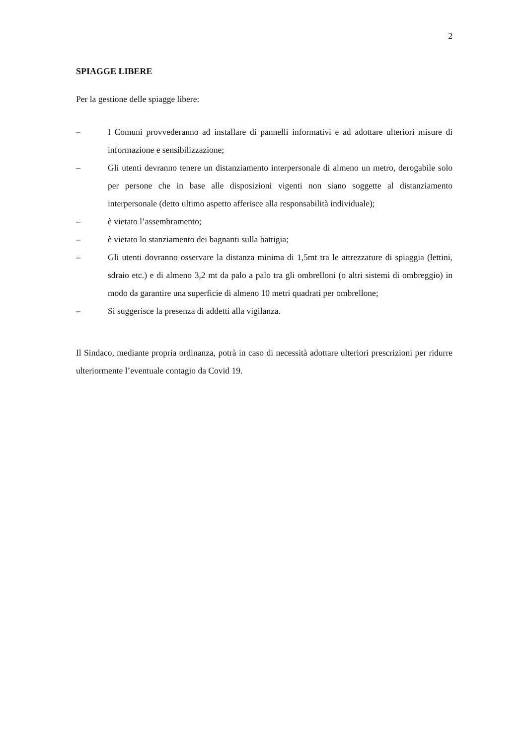2
SPIAGGE LIBERE
Per la gestione delle spiagge libere:
– I Comuni provvederanno ad installare di pannelli informativi e ad adottare ulteriori misure di informazione e sensibilizzazione;
– Gli utenti devranno tenere un distanziamento interpersonale di almeno un metro, derogabile solo per persone che in base alle disposizioni vigenti non siano soggette al distanziamento interpersonale (detto ultimo aspetto afferisce alla responsabilità individuale);
– è vietato l’assembramento;
– è vietato lo stanziamento dei bagnanti sulla battigia;
– Gli utenti dovranno osservare la distanza minima di 1,5mt tra le attrezzature di spiaggia (lettini, sdraio etc.) e di almeno 3,2 mt da palo a palo tra gli ombrelloni (o altri sistemi di ombreggio) in modo da garantire una superficie di almeno 10 metri quadrati per ombrellone;
– Si suggerisce la presenza di addetti alla vigilanza.
Il Sindaco, mediante propria ordinanza, potrà in caso di necessità adottare ulteriori prescrizioni per ridurre ulteriormente l’eventuale contagio da Covid 19.